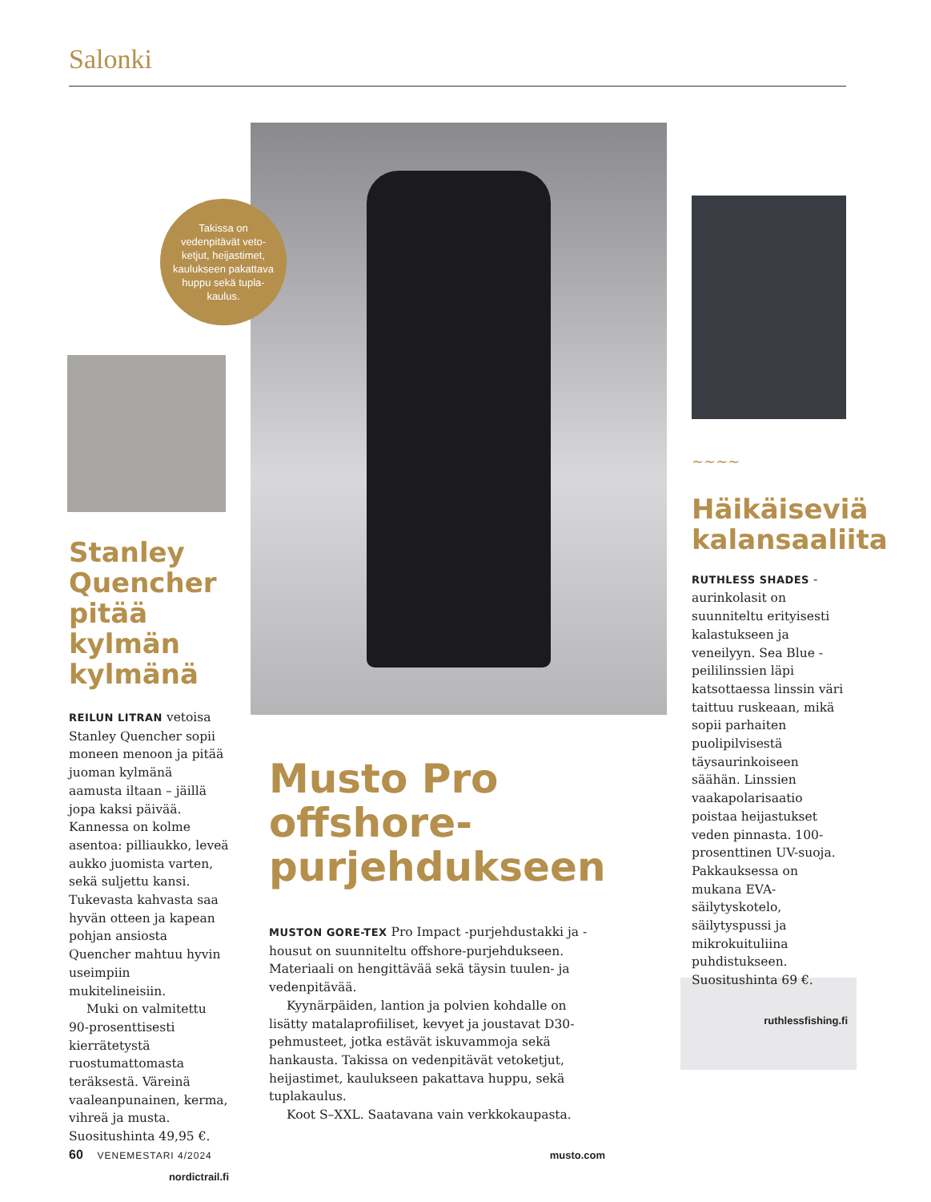Salonki
Takissa on vedenpitävät veto-ketjut, heijastimet, kaulukseen pakattava huppu sekä tupla-kaulus.
Stanley Quencher pitää kylmän kylmänä
REILUN LITRAN vetoisa Stanley Quencher sopii moneen menoon ja pitää juoman kylmänä aamusta iltaan – jäillä jopa kaksi päivää. Kannessa on kolme asentoa: pilliaukko, leveä aukko juomista varten, sekä suljettu kansi. Tukevasta kahvasta saa hyvän otteen ja kapean pohjan ansiosta Quencher mahtuu hyvin useimpiin mukitelineisiin.
Muki on valmitettu 90-prosenttisesti kierrätetystä ruostumattomasta teräksestä. Väreinä vaaleanpunainen, kerma, vihreä ja musta. Suositus­hinta 49,95 €.
nordictrail.fi
Musto Pro offshore-purjehdukseen
MUSTON GORE-TEX Pro Impact -purjehdustakki ja -housut on suunniteltu offshore-purjehdukseen. Materiaali on hengittävää sekä täysin tuulen- ja vedenpitävää.
Kyynärpäiden, lantion ja polvien kohdalle on lisätty matalaprofiiliset, kevyet ja joustavat D30-pehmusteet, jotka estävät iskuvammoja sekä hankausta. Takissa on vedenpitävät vetoketjut, heijastimet, kaulukseen pakattava huppu, sekä tuplakaulus.
Koot S–XXL. Saatavana vain verkkokaupasta.
musto.com
~~~~
Häikäiseviä kalansaaliita
RUTHLESS SHADES -aurinkolasit on suunniteltu erityisesti kalastukseen ja veneilyyn. Sea Blue -peililinssien läpi katsottaessa linssin väri taittuu ruskeaan, mikä sopii parhaiten puolipilvisestä täysaurinkoiseen säähän. Linssien vaakapolarisaatio poistaa heijastukset veden pinnasta. 100-prosenttinen UV-suoja. Pakkauksessa on mukana EVA-säilytyskotelo, säilytyspussi ja mikrokuituliina puhdistukseen. Suositus­hinta 69 €.
ruthlessfishing.fi
60 VENEMESTARI 4/2024